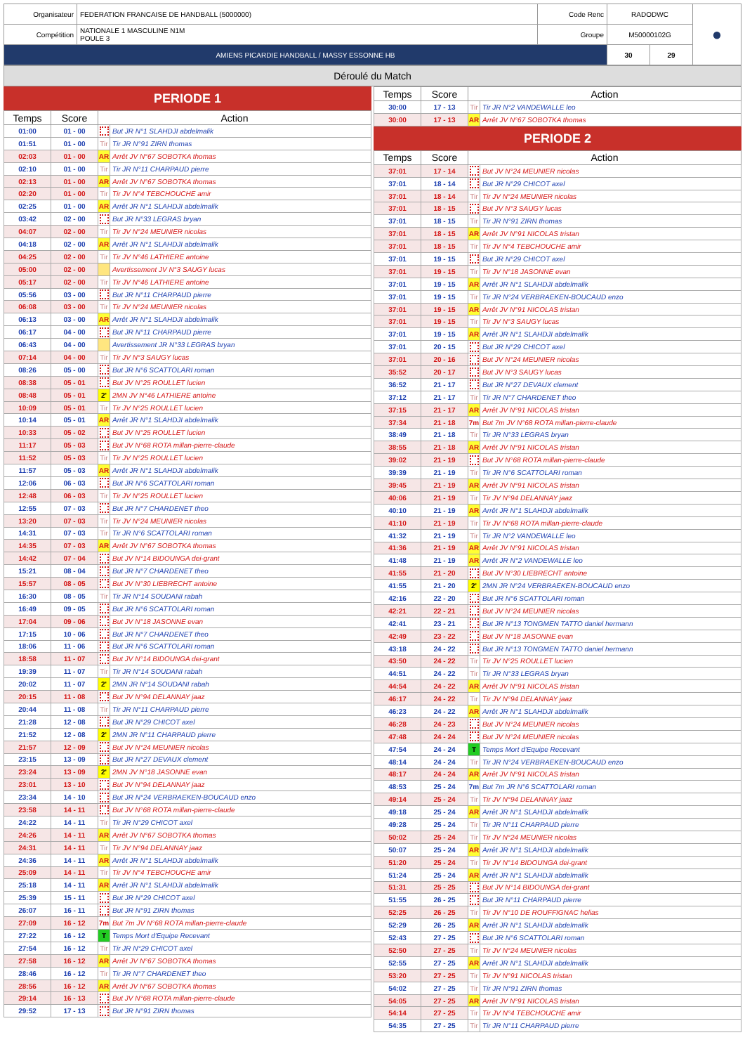| Organisateur | FEDERATION FRANCAISE DE HANDBALL (5000000) | Code Renc | RADODWC | | ● |
| Compétition | NATIONALE 1 MASCULINE N1M POULE 3 | Groupe | M50000102G | | |
| AMIENS PICARDIE HANDBALL / MASSY ESSONNE HB | | | 30 | 29 | |
Déroulé du Match
PERIODE 1
| Temps | Score | Action | |
| --- | --- | --- | --- |
| 01:00 | 01 - 00 | | But JR N°1 SLAHDJI abdelmalik |
| 01:51 | 01 - 00 | Tir | Tir JR N°91 ZIRN thomas |
| 02:03 | 01 - 00 | AR | Arrêt JV N°67 SOBOTKA thomas |
| 02:10 | 01 - 00 | Tir | Tir JR N°11 CHARPAUD pierre |
| 02:13 | 01 - 00 | AR | Arrêt JV N°67 SOBOTKA thomas |
| 02:20 | 01 - 00 | Tir | Tir JV N°4 TEBCHOUCHE amir |
| 02:25 | 01 - 00 | AR | Arrêt JR N°1 SLAHDJI abdelmalik |
| 03:42 | 02 - 00 | | But JR N°33 LEGRAS bryan |
| 04:07 | 02 - 00 | Tir | Tir JV N°24 MEUNIER nicolas |
| 04:18 | 02 - 00 | AR | Arrêt JR N°1 SLAHDJI abdelmalik |
| 04:25 | 02 - 00 | Tir | Tir JV N°46 LATHIERE antoine |
| 05:00 | 02 - 00 | | Avertissement JV N°3 SAUGY lucas |
| 05:17 | 02 - 00 | Tir | Tir JV N°46 LATHIERE antoine |
| 05:56 | 03 - 00 | | But JR N°11 CHARPAUD pierre |
| 06:08 | 03 - 00 | Tir | Tir JV N°24 MEUNIER nicolas |
| 06:13 | 03 - 00 | AR | Arrêt JR N°1 SLAHDJI abdelmalik |
| 06:17 | 04 - 00 | | But JR N°11 CHARPAUD pierre |
| 06:43 | 04 - 00 | | Avertissement JR N°33 LEGRAS bryan |
| 07:14 | 04 - 00 | Tir | Tir JV N°3 SAUGY lucas |
| 08:26 | 05 - 00 | | But JR N°6 SCATTOLARI roman |
| 08:38 | 05 - 01 | | But JV N°25 ROULLET lucien |
| 08:48 | 05 - 01 | 2' | 2MN JV N°46 LATHIERE antoine |
| 10:09 | 05 - 01 | Tir | Tir JV N°25 ROULLET lucien |
| 10:14 | 05 - 01 | AR | Arrêt JR N°1 SLAHDJI abdelmalik |
| 10:33 | 05 - 02 | | But JV N°25 ROULLET lucien |
| 11:17 | 05 - 03 | | But JV N°68 ROTA millan-pierre-claude |
| 11:52 | 05 - 03 | Tir | Tir JV N°25 ROULLET lucien |
| 11:57 | 05 - 03 | AR | Arrêt JR N°1 SLAHDJI abdelmalik |
| 12:06 | 06 - 03 | | But JR N°6 SCATTOLARI roman |
| 12:48 | 06 - 03 | Tir | Tir JV N°25 ROULLET lucien |
| 12:55 | 07 - 03 | | But JR N°7 CHARDENET theo |
| 13:20 | 07 - 03 | Tir | Tir JV N°24 MEUNIER nicolas |
| 14:31 | 07 - 03 | Tir | Tir JR N°6 SCATTOLARI roman |
| 14:35 | 07 - 03 | AR | Arrêt JV N°67 SOBOTKA thomas |
| 14:42 | 07 - 04 | | But JV N°14 BIDOUNGA dei-grant |
| 15:21 | 08 - 04 | | But JR N°7 CHARDENET theo |
| 15:57 | 08 - 05 | | But JV N°30 LIEBRECHT antoine |
| 16:30 | 08 - 05 | Tir | Tir JR N°14 SOUDANI rabah |
| 16:49 | 09 - 05 | | But JR N°6 SCATTOLARI roman |
| 17:04 | 09 - 06 | | But JV N°18 JASONNE evan |
| 17:15 | 10 - 06 | | But JR N°7 CHARDENET theo |
| 18:06 | 11 - 06 | | But JR N°6 SCATTOLARI roman |
| 18:58 | 11 - 07 | | But JV N°14 BIDOUNGA dei-grant |
| 19:39 | 11 - 07 | Tir | Tir JR N°14 SOUDANI rabah |
| 20:02 | 11 - 07 | 2' | 2MN JR N°14 SOUDANI rabah |
| 20:15 | 11 - 08 | | But JV N°94 DELANNAY jaaz |
| 20:44 | 11 - 08 | Tir | Tir JR N°11 CHARPAUD pierre |
| 21:28 | 12 - 08 | | But JR N°29 CHICOT axel |
| 21:52 | 12 - 08 | 2' | 2MN JR N°11 CHARPAUD pierre |
| 21:57 | 12 - 09 | | But JV N°24 MEUNIER nicolas |
| 23:15 | 13 - 09 | | But JR N°27 DEVAUX clement |
| 23:24 | 13 - 09 | 2' | 2MN JV N°18 JASONNE evan |
| 23:01 | 13 - 10 | | But JV N°94 DELANNAY jaaz |
| 23:34 | 14 - 10 | | But JR N°24 VERBRAEKEN-BOUCAUD enzo |
| 23:58 | 14 - 11 | | But JV N°68 ROTA millan-pierre-claude |
| 24:22 | 14 - 11 | Tir | Tir JR N°29 CHICOT axel |
| 24:26 | 14 - 11 | AR | Arrêt JV N°67 SOBOTKA thomas |
| 24:31 | 14 - 11 | Tir | Tir JV N°94 DELANNAY jaaz |
| 24:36 | 14 - 11 | AR | Arrêt JR N°1 SLAHDJI abdelmalik |
| 25:09 | 14 - 11 | Tir | Tir JV N°4 TEBCHOUCHE amir |
| 25:18 | 14 - 11 | AR | Arrêt JR N°1 SLAHDJI abdelmalik |
| 25:39 | 15 - 11 | | But JR N°29 CHICOT axel |
| 26:07 | 16 - 11 | | But JR N°91 ZIRN thomas |
| 27:09 | 16 - 12 | 7m | But 7m JV N°68 ROTA millan-pierre-claude |
| 27:22 | 16 - 12 | T | Temps Mort d'Equipe Recevant |
| 27:54 | 16 - 12 | Tir | Tir JR N°29 CHICOT axel |
| 27:58 | 16 - 12 | AR | Arrêt JV N°67 SOBOTKA thomas |
| 28:46 | 16 - 12 | Tir | Tir JR N°7 CHARDENET theo |
| 28:56 | 16 - 12 | AR | Arrêt JV N°67 SOBOTKA thomas |
| 29:14 | 16 - 13 | | But JV N°68 ROTA millan-pierre-claude |
| 29:52 | 17 - 13 | | But JR N°91 ZIRN thomas |
| Temps | Score | Action | |
| --- | --- | --- | --- |
| 30:00 | 17 - 13 | Tir | Tir JR N°2 VANDEWALLE leo |
| 30:00 | 17 - 13 | AR | Arrêt JV N°67 SOBOTKA thomas |
PERIODE 2
| Temps | Score | Action | |
| --- | --- | --- | --- |
| 37:01 | 17 - 14 | | But JV N°24 MEUNIER nicolas |
| 37:01 | 18 - 14 | | But JR N°29 CHICOT axel |
| 37:01 | 18 - 14 | Tir | Tir JV N°24 MEUNIER nicolas |
| 37:01 | 18 - 15 | | But JV N°3 SAUGY lucas |
| 37:01 | 18 - 15 | Tir | Tir JR N°91 ZIRN thomas |
| 37:01 | 18 - 15 | AR | Arrêt JV N°91 NICOLAS tristan |
| 37:01 | 18 - 15 | Tir | Tir JV N°4 TEBCHOUCHE amir |
| 37:01 | 19 - 15 | | But JR N°29 CHICOT axel |
| 37:01 | 19 - 15 | Tir | Tir JV N°18 JASONNE evan |
| 37:01 | 19 - 15 | AR | Arrêt JR N°1 SLAHDJI abdelmalik |
| 37:01 | 19 - 15 | Tir | Tir JR N°24 VERBRAEKEN-BOUCAUD enzo |
| 37:01 | 19 - 15 | AR | Arrêt JV N°91 NICOLAS tristan |
| 37:01 | 19 - 15 | Tir | Tir JV N°3 SAUGY lucas |
| 37:01 | 19 - 15 | AR | Arrêt JR N°1 SLAHDJI abdelmalik |
| 37:01 | 20 - 15 | | But JR N°29 CHICOT axel |
| 37:01 | 20 - 16 | | But JV N°24 MEUNIER nicolas |
| 35:52 | 20 - 17 | | But JV N°3 SAUGY lucas |
| 36:52 | 21 - 17 | | But JR N°27 DEVAUX clement |
| 37:12 | 21 - 17 | Tir | Tir JR N°7 CHARDENET theo |
| 37:15 | 21 - 17 | AR | Arrêt JV N°91 NICOLAS tristan |
| 37:34 | 21 - 18 | 7m | But 7m JV N°68 ROTA millan-pierre-claude |
| 38:49 | 21 - 18 | Tir | Tir JR N°33 LEGRAS bryan |
| 38:55 | 21 - 18 | AR | Arrêt JV N°91 NICOLAS tristan |
| 39:02 | 21 - 19 | | But JV N°68 ROTA millan-pierre-claude |
| 39:39 | 21 - 19 | Tir | Tir JR N°6 SCATTOLARI roman |
| 39:45 | 21 - 19 | AR | Arrêt JV N°91 NICOLAS tristan |
| 40:06 | 21 - 19 | Tir | Tir JV N°94 DELANNAY jaaz |
| 40:10 | 21 - 19 | AR | Arrêt JR N°1 SLAHDJI abdelmalik |
| 41:10 | 21 - 19 | Tir | Tir JV N°68 ROTA millan-pierre-claude |
| 41:32 | 21 - 19 | Tir | Tir JR N°2 VANDEWALLE leo |
| 41:36 | 21 - 19 | AR | Arrêt JV N°91 NICOLAS tristan |
| 41:48 | 21 - 19 | AR | Arrêt JR N°2 VANDEWALLE leo |
| 41:55 | 21 - 20 | | But JV N°30 LIEBRECHT antoine |
| 41:55 | 21 - 20 | 2' | 2MN JR N°24 VERBRAEKEN-BOUCAUD enzo |
| 42:16 | 22 - 20 | | But JR N°6 SCATTOLARI roman |
| 42:21 | 22 - 21 | | But JV N°24 MEUNIER nicolas |
| 42:41 | 23 - 21 | | But JR N°13 TONGMEN TATTO daniel hermann |
| 42:49 | 23 - 22 | | But JV N°18 JASONNE evan |
| 43:18 | 24 - 22 | | But JR N°13 TONGMEN TATTO daniel hermann |
| 43:50 | 24 - 22 | Tir | Tir JV N°25 ROULLET lucien |
| 44:51 | 24 - 22 | Tir | Tir JR N°33 LEGRAS bryan |
| 44:54 | 24 - 22 | AR | Arrêt JV N°91 NICOLAS tristan |
| 46:17 | 24 - 22 | Tir | Tir JV N°94 DELANNAY jaaz |
| 46:23 | 24 - 22 | AR | Arrêt JR N°1 SLAHDJI abdelmalik |
| 46:28 | 24 - 23 | | But JV N°24 MEUNIER nicolas |
| 47:48 | 24 - 24 | | But JV N°24 MEUNIER nicolas |
| 47:54 | 24 - 24 | T | Temps Mort d'Equipe Recevant |
| 48:14 | 24 - 24 | Tir | Tir JR N°24 VERBRAEKEN-BOUCAUD enzo |
| 48:17 | 24 - 24 | AR | Arrêt JV N°91 NICOLAS tristan |
| 48:53 | 25 - 24 | 7m | But 7m JR N°6 SCATTOLARI roman |
| 49:14 | 25 - 24 | Tir | Tir JV N°94 DELANNAY jaaz |
| 49:18 | 25 - 24 | AR | Arrêt JR N°1 SLAHDJI abdelmalik |
| 49:28 | 25 - 24 | Tir | Tir JR N°11 CHARPAUD pierre |
| 50:02 | 25 - 24 | Tir | Tir JV N°24 MEUNIER nicolas |
| 50:07 | 25 - 24 | AR | Arrêt JR N°1 SLAHDJI abdelmalik |
| 51:20 | 25 - 24 | Tir | Tir JV N°14 BIDOUNGA dei-grant |
| 51:24 | 25 - 24 | AR | Arrêt JR N°1 SLAHDJI abdelmalik |
| 51:31 | 25 - 25 | | But JV N°14 BIDOUNGA dei-grant |
| 51:55 | 26 - 25 | | But JR N°11 CHARPAUD pierre |
| 52:25 | 26 - 25 | Tir | Tir JV N°10 DE ROUFFIGNAC helias |
| 52:29 | 26 - 25 | AR | Arrêt JR N°1 SLAHDJI abdelmalik |
| 52:43 | 27 - 25 | | But JR N°6 SCATTOLARI roman |
| 52:50 | 27 - 25 | Tir | Tir JV N°24 MEUNIER nicolas |
| 52:55 | 27 - 25 | AR | Arrêt JR N°1 SLAHDJI abdelmalik |
| 53:20 | 27 - 25 | Tir | Tir JV N°91 NICOLAS tristan |
| 54:02 | 27 - 25 | Tir | Tir JR N°91 ZIRN thomas |
| 54:05 | 27 - 25 | AR | Arrêt JV N°91 NICOLAS tristan |
| 54:14 | 27 - 25 | Tir | Tir JV N°4 TEBCHOUCHE amir |
| 54:35 | 27 - 25 | Tir | Tir JR N°11 CHARPAUD pierre |